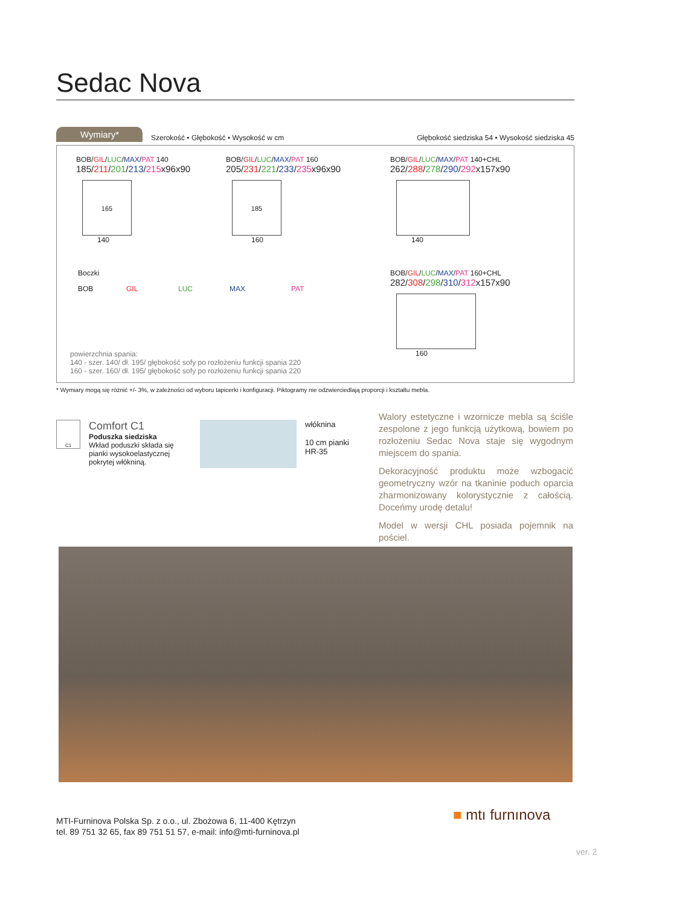Sedac Nova
Wymiary*
Szerokość • Głębokość • Wysokość w cm
Głębokość siedziska 54 • Wysokość siedziska 45
BOB/GIL/LUC/MAX/PAT 140
185/211/201/213/215x96x90
165
140
BOB/GIL/LUC/MAX/PAT 160
205/231/221/233/235x96x90
185
160
BOB/GIL/LUC/MAX/PAT 140+CHL
262/288/278/290/292x157x90
140
Boczki
BOB GIL LUC MAX PAT
BOB/GIL/LUC/MAX/PAT 160+CHL
282/308/298/310/312x157x90
160
powierzchnia spania:
140 - szer. 140/ dł. 195/ głębokość sofy po rozłożeniu funkcji spania 220
160 - szer. 160/ dł. 195/ głębokość sofy po rozłożeniu funkcji spania 220
* Wymiary mogą się różnić +/- 3%, w zależności od wyboru tapicerki i konfiguracji. Piktogramy nie odzwierciedlają proporcji i kształtu mebla.
C1
Comfort C1
Poduszka siedziska
Wkład poduszki składa się pianki wysokoelastycznej pokrytej włókniną.
włóknina
10 cm pianki
HR-35
Walory estetyczne i wzornicze mebla są ściśle zespolone z jego funkcją użytkową, bowiem po rozłożeniu Sedac Nova staje się wygodnym miejscem do spania.
Dekoracyjność produktu może wzbogacić geometryczny wzór na tkaninie poduch oparcia zharmonizowany kolorystycznie z całością. Doceńmy urodę detalu!
Model w wersji CHL posiada pojemnik na pościel.
MTI-Furninova Polska Sp. z o.o., ul. Zbożowa 6, 11-400 Kętrzyn
tel. 89 751 32 65, fax 89 751 51 57, e-mail: info@mti-furninova.pl
■ mtı furnınova
ver. 2